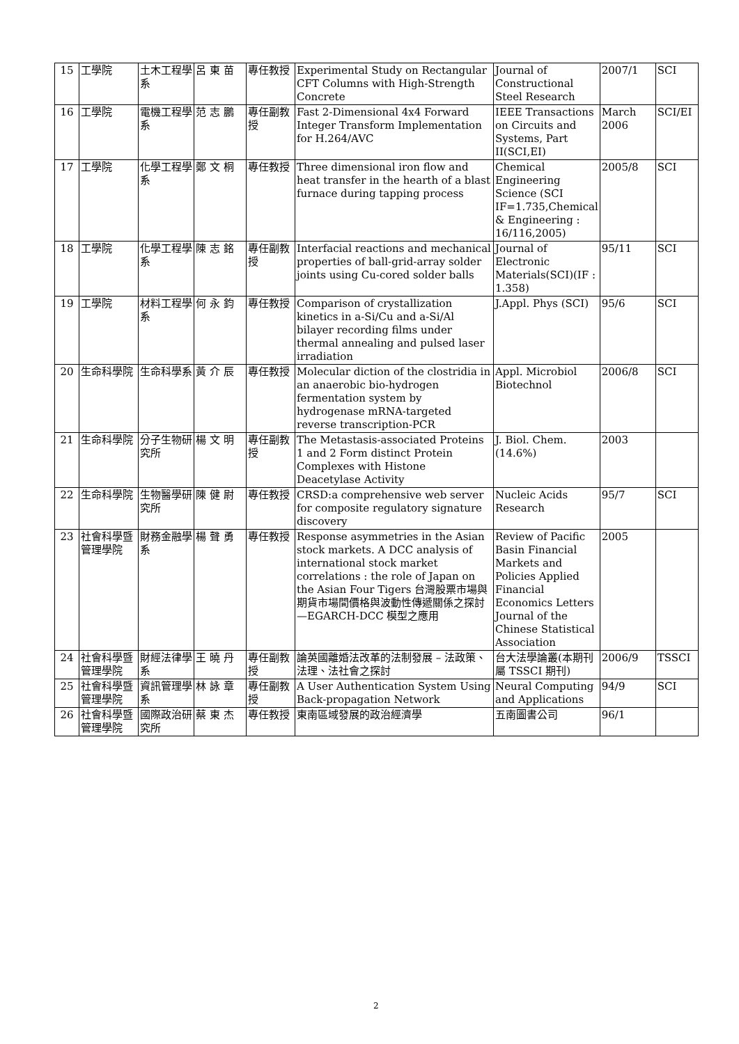| 15 | 工學院 | 土木工程學系 | 呂 東 苗 | 專任教授 | Experimental Study on Rectangular CFT Columns with High-Strength Concrete | Journal of Constructional Steel Research | 2007/1 | SCI |
| 16 | 工學院 | 電機工程學系 | 范 志 鵬 | 專任副教授 | Fast 2-Dimensional 4x4 Forward Integer Transform Implementation for H.264/AVC | IEEE Transactions on Circuits and Systems, Part II(SCI,EI) | March 2006 | SCI/EI |
| 17 | 工學院 | 化學工程學系 | 鄭 文 桐 | 專任教授 | Three dimensional iron flow and heat transfer in the hearth of a blast furnace during tapping process | Chemical Engineering Science (SCI IF=1.735,Chemical & Engineering : 16/116,2005) | 2005/8 | SCI |
| 18 | 工學院 | 化學工程學系 | 陳 志 銘 | 專任副教授 | Interfacial reactions and mechanical properties of ball-grid-array solder joints using Cu-cored solder balls | Journal of Electronic Materials(SCI)(IF : 1.358) | 95/11 | SCI |
| 19 | 工學院 | 材料工程學系 | 何 永 鈞 | 專任教授 | Comparison of crystallization kinetics in a-Si/Cu and a-Si/Al bilayer recording films under thermal annealing and pulsed laser irradiation | J.Appl. Phys (SCI) | 95/6 | SCI |
| 20 | 生命科學院 | 生命科學系 | 黃 介 辰 | 專任教授 | Molecular diction of the clostridia in an anaerobic bio-hydrogen fermentation system by hydrogenase mRNA-targeted reverse transcription-PCR | Appl. Microbiol Biotechnol | 2006/8 | SCI |
| 21 | 生命科學院 | 分子生物研究所 | 楊 文 明 | 專任副教授 | The Metastasis-associated Proteins 1 and 2 Form distinct Protein Complexes with Histone Deacetylase Activity | J. Biol. Chem.(14.6%) | 2003 | |
| 22 | 生命科學院 | 生物醫學研究所 | 陳 健 尉 | 專任教授 | CRSD:a comprehensive web server for composite regulatory signature discovery | Nucleic Acids Research | 95/7 | SCI |
| 23 | 社會科學暨管理學院 | 財務金融學系 | 楊 聲 勇 | 專任教授 | Response asymmetries in the Asian stock markets. A DCC analysis of international stock market correlations : the role of Japan on the Asian Four Tigers 台灣股票市場與期貨市場間價格與波動性傳遞關係之探討—EGARCH-DCC 模型之應用 | Review of Pacific Basin Financial Markets and Policies Applied Financial Economics Letters Journal of the Chinese Statistical Association | 2005 | |
| 24 | 社會科學暨管理學院 | 財經法律學系 | 王 曉 丹 | 專任副教授 | 論英國離婚法改革的法制發展 – 法政策、法理、法社會之探討 | 台大法學論叢(本期刊屬 TSSCI 期刊) | 2006/9 | TSSCI |
| 25 | 社會科學暨管理學院 | 資訊管理學系 | 林 詠 章 | 專任副教授 | A User Authentication System Using Back-propagation Network | Neural Computing and Applications | 94/9 | SCI |
| 26 | 社會科學暨管理學院 | 國際政治研究所 | 蔡 東 杰 | 專任教授 | 東南區域發展的政治經濟學 | 五南圖書公司 | 96/1 | |
2